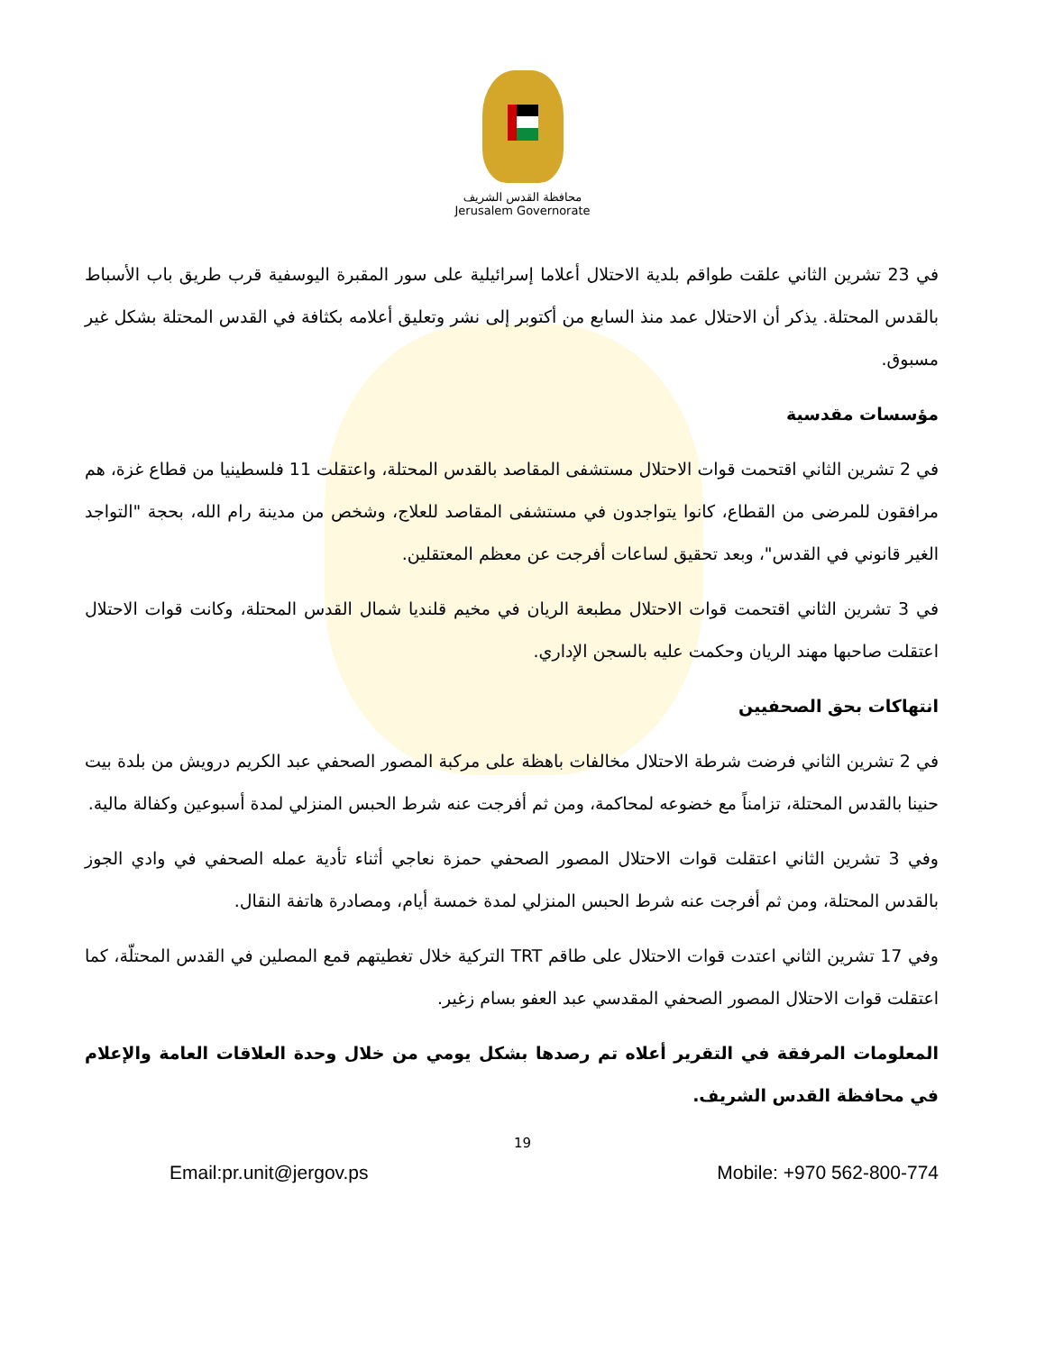محافظة القدس الشريف
Jerusalem Governorate
في 23 تشرين الثاني علقت طواقم بلدية الاحتلال أعلاما إسرائيلية على سور المقبرة اليوسفية قرب طريق باب الأسباط بالقدس المحتلة. يذكر أن الاحتلال عمد منذ السابع من أكتوبر إلى نشر وتعليق أعلامه بكثافة في القدس المحتلة بشكل غير مسبوق.
مؤسسات مقدسية
في 2 تشرين الثاني اقتحمت قوات الاحتلال مستشفى المقاصد بالقدس المحتلة، واعتقلت 11 فلسطينيا من قطاع غزة، هم مرافقون للمرضى من القطاع، كانوا يتواجدون في مستشفى المقاصد للعلاج، وشخص من مدينة رام الله، بحجة "التواجد الغير قانوني في القدس"، وبعد تحقيق لساعات أفرجت عن معظم المعتقلين.
في 3 تشرين الثاني اقتحمت قوات الاحتلال مطبعة الريان في مخيم قلنديا شمال القدس المحتلة، وكانت قوات الاحتلال اعتقلت صاحبها مهند الريان وحكمت عليه بالسجن الإداري.
انتهاكات بحق الصحفيين
في 2 تشرين الثاني فرضت شرطة الاحتلال مخالفات باهظة على مركبة المصور الصحفي عبد الكريم درويش من بلدة بيت حنينا بالقدس المحتلة، تزامناً مع خضوعه لمحاكمة، ومن ثم أفرجت عنه شرط الحبس المنزلي لمدة أسبوعين وكفالة مالية.
وفي 3 تشرين الثاني اعتقلت قوات الاحتلال المصور الصحفي حمزة نعاجي أثناء تأدية عمله الصحفي في وادي الجوز بالقدس المحتلة، ومن ثم أفرجت عنه شرط الحبس المنزلي لمدة خمسة أيام، ومصادرة هاتفة النقال.
وفي 17 تشرين الثاني اعتدت قوات الاحتلال على طاقم TRT التركية خلال تغطيتهم قمع المصلين في القدس المحتلّة، كما اعتقلت قوات الاحتلال المصور الصحفي المقدسي عبد العفو بسام زغير.
المعلومات المرفقة في التقرير أعلاه تم رصدها بشكل يومي من خلال وحدة العلاقات العامة والإعلام في محافظة القدس الشريف.
19
Email:pr.unit@jergov.ps Mobile: +970 562-800-774